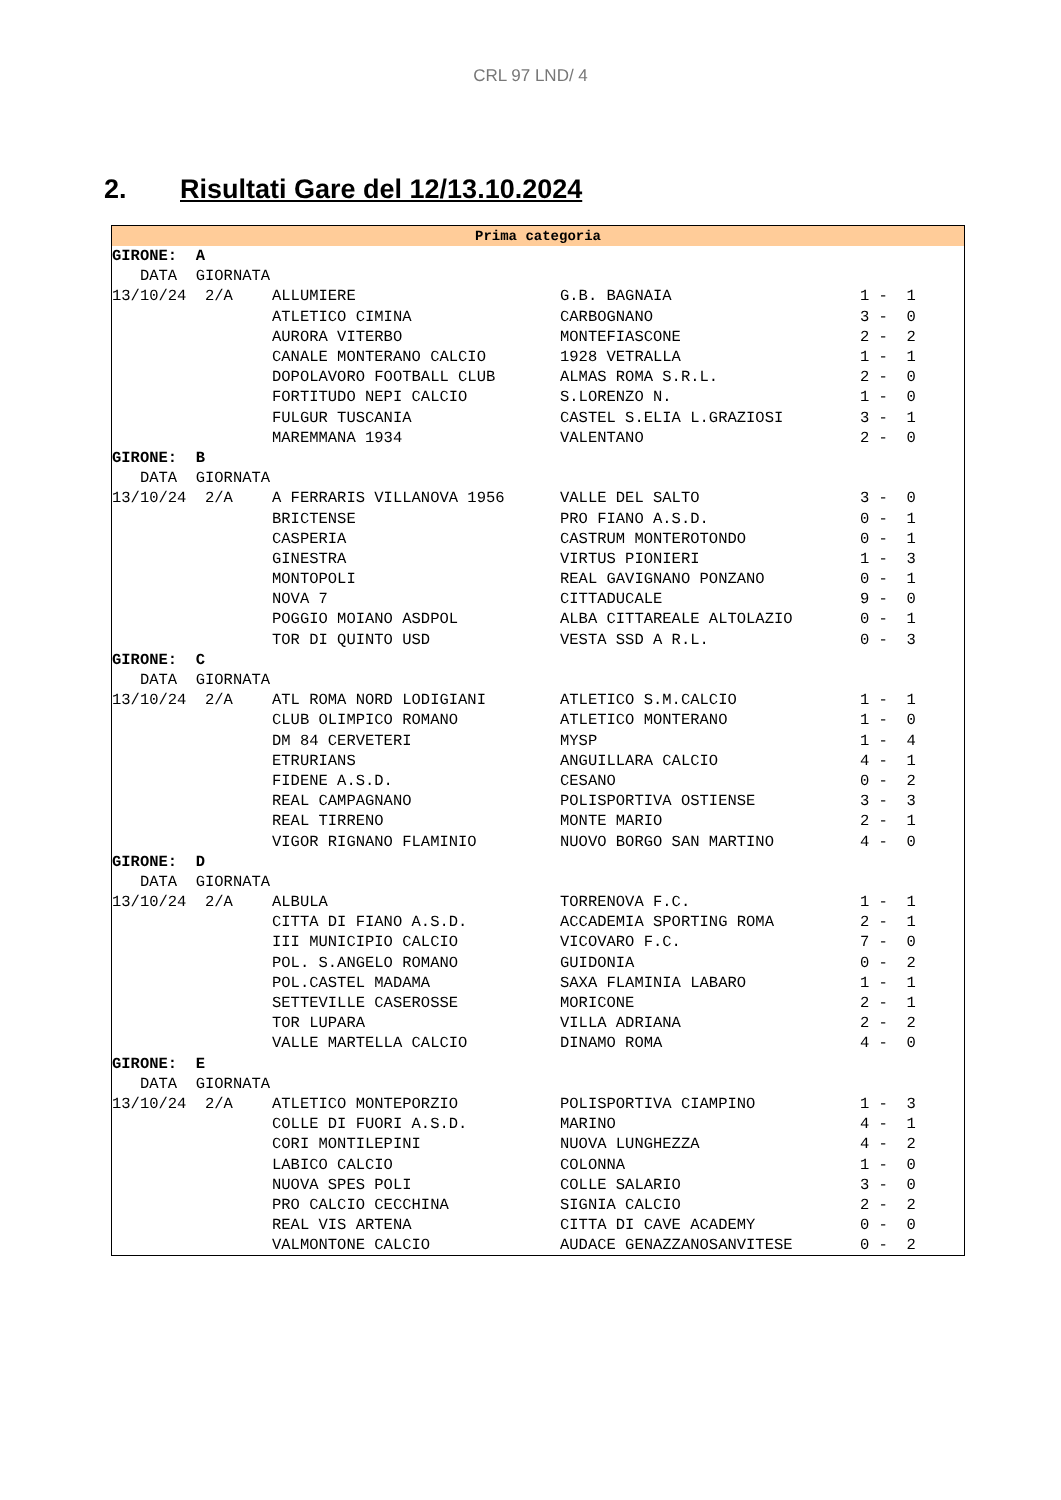CRL 97 LND/ 4
2. Risultati Gare del 12/13.10.2024
Prima categoria
| GIRONE: A | | | |
| DATA GIORNATA | | | |
| 13/10/24 2/A | ALLUMIERE | G.B. BAGNAIA | 1 - 1 |
| | ATLETICO CIMINA | CARBOGNANO | 3 - 0 |
| | AURORA VITERBO | MONTEFIASCONE | 2 - 2 |
| | CANALE MONTERANO CALCIO | 1928 VETRALLA | 1 - 1 |
| | DOPOLAVORO FOOTBALL CLUB | ALMAS ROMA S.R.L. | 2 - 0 |
| | FORTITUDO NEPI CALCIO | S.LORENZO N. | 1 - 0 |
| | FULGUR TUSCANIA | CASTEL S.ELIA L.GRAZIOSI | 3 - 1 |
| | MAREMMANA 1934 | VALENTANO | 2 - 0 |
| GIRONE: B | | | |
| DATA GIORNATA | | | |
| 13/10/24 2/A | A FERRARIS VILLANOVA 1956 | VALLE DEL SALTO | 3 - 0 |
| | BRICTENSE | PRO FIANO A.S.D. | 0 - 1 |
| | CASPERIA | CASTRUM MONTEROTONDO | 0 - 1 |
| | GINESTRA | VIRTUS PIONIERI | 1 - 3 |
| | MONTOPOLI | REAL GAVIGNANO PONZANO | 0 - 1 |
| | NOVA 7 | CITTADUCALE | 9 - 0 |
| | POGGIO MOIANO ASDPOL | ALBA CITTAREALE ALTOLAZIO | 0 - 1 |
| | TOR DI QUINTO USD | VESTA SSD A R.L. | 0 - 3 |
| GIRONE: C | | | |
| DATA GIORNATA | | | |
| 13/10/24 2/A | ATL ROMA NORD LODIGIANI | ATLETICO S.M.CALCIO | 1 - 1 |
| | CLUB OLIMPICO ROMANO | ATLETICO MONTERANO | 1 - 0 |
| | DM 84 CERVETERI | MYSP | 1 - 4 |
| | ETRURIANS | ANGUILLARA CALCIO | 4 - 1 |
| | FIDENE A.S.D. | CESANO | 0 - 2 |
| | REAL CAMPAGNANO | POLISPORTIVA OSTIENSE | 3 - 3 |
| | REAL TIRRENO | MONTE MARIO | 2 - 1 |
| | VIGOR RIGNANO FLAMINIO | NUOVO BORGO SAN MARTINO | 4 - 0 |
| GIRONE: D | | | |
| DATA GIORNATA | | | |
| 13/10/24 2/A | ALBULA | TORRENOVA F.C. | 1 - 1 |
| | CITTA DI FIANO A.S.D. | ACCADEMIA SPORTING ROMA | 2 - 1 |
| | III MUNICIPIO CALCIO | VICOVARO F.C. | 7 - 0 |
| | POL. S.ANGELO ROMANO | GUIDONIA | 0 - 2 |
| | POL.CASTEL MADAMA | SAXA FLAMINIA LABARO | 1 - 1 |
| | SETTEVILLE CASEROSSE | MORICONE | 2 - 1 |
| | TOR LUPARA | VILLA ADRIANA | 2 - 2 |
| | VALLE MARTELLA CALCIO | DINAMO ROMA | 4 - 0 |
| GIRONE: E | | | |
| DATA GIORNATA | | | |
| 13/10/24 2/A | ATLETICO MONTEPORZIO | POLISPORTIVA CIAMPINO | 1 - 3 |
| | COLLE DI FUORI A.S.D. | MARINO | 4 - 1 |
| | CORI MONTILEPINI | NUOVA LUNGHEZZA | 4 - 2 |
| | LABICO CALCIO | COLONNA | 1 - 0 |
| | NUOVA SPES POLI | COLLE SALARIO | 3 - 0 |
| | PRO CALCIO CECCHINA | SIGNIA CALCIO | 2 - 2 |
| | REAL VIS ARTENA | CITTA DI CAVE ACADEMY | 0 - 0 |
| | VALMONTONE CALCIO | AUDACE GENAZZANOSANVITESE | 0 - 2 |